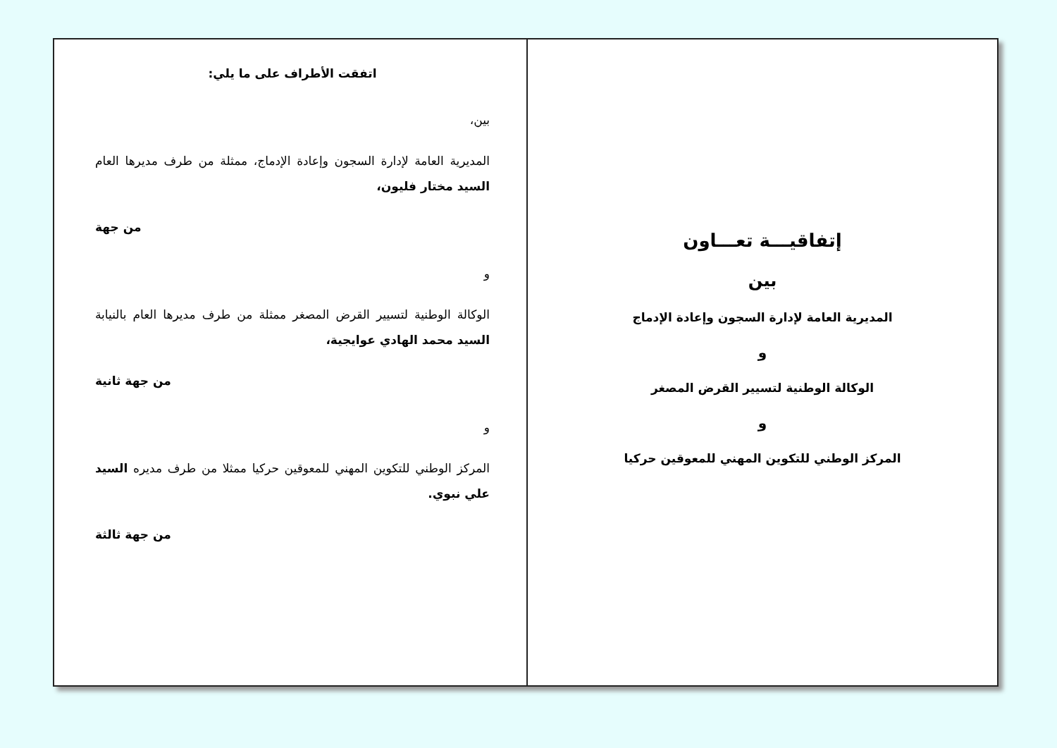اتفقت الأطراف على ما يلي:
بين،
المديرية العامة لإدارة السجون وإعادة الإدماج، ممثلة من طرف مديرها العام السيد مختار فليون،
من جهة
و
الوكالة الوطنية لتسيير القرض المصغر ممثلة من طرف مديرها العام بالنيابة السيد محمد الهادي عوايجية،
من جهة ثانية
و
المركز الوطني للتكوين المهني للمعوقين حركيا ممثلا من طرف مديره السيد علي نبوي.
من جهة ثالثة
إتفاقيـــة تعـــاون
بين
المديرية العامة لإدارة السجون وإعادة الإدماج
و
الوكالة الوطنية لتسيير القرض المصغر
و
المركز الوطني للتكوين المهني للمعوقين حركيا